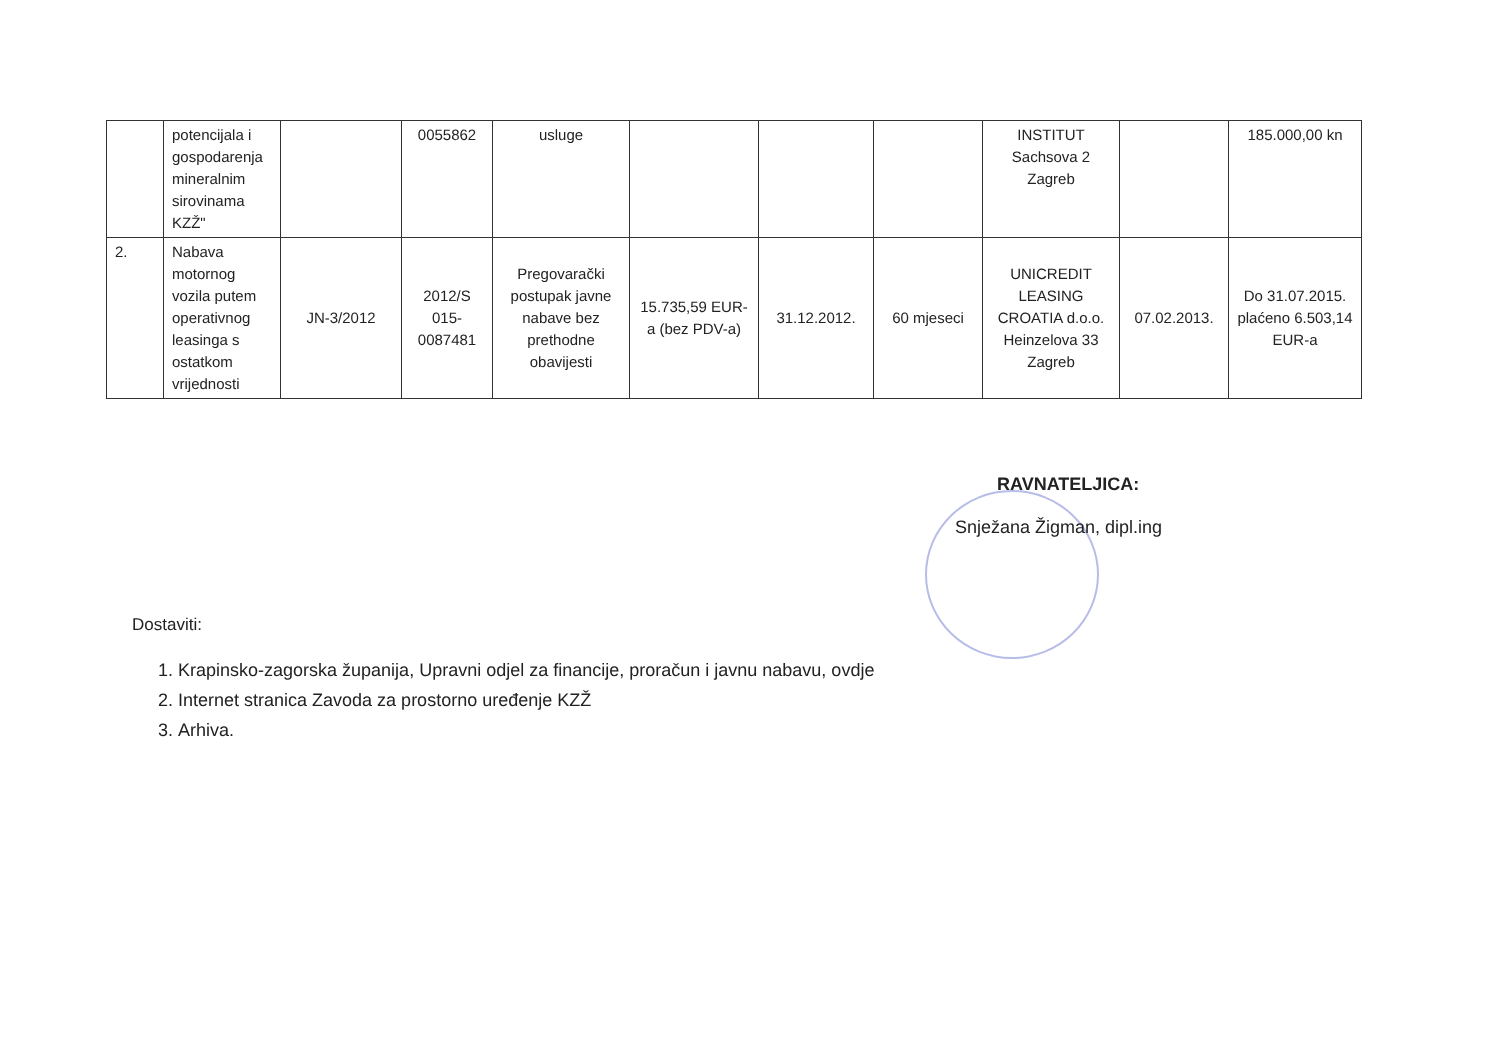| | potencijala i gospodarenja mineralnim sirovinama KZŽ" | | 0055862 | usluge | | | | INSTITUT Sachsova 2 Zagreb | | 185.000,00 kn |
| 2. | Nabava motornog vozila putem operativnog leasinga s ostatkom vrijednosti | JN-3/2012 | 2012/S 015-0087481 | Pregovarački postupak javne nabave bez prethodne obavijesti | 15.735,59 EUR-a (bez PDV-a) | 31.12.2012. | 60 mjeseci | UNICREDIT LEASING CROATIA d.o.o. Heinzelova 33 Zagreb | 07.02.2013. | Do 31.07.2015. plaćeno 6.503,14 EUR-a |
RAVNATELJICA:
Snježana Žigman, dipl.ing
Dostaviti:
1. Krapinsko-zagorska županija, Upravni odjel za financije, proračun i javnu nabavu, ovdje
2. Internet stranica Zavoda za prostorno uređenje KZŽ
3. Arhiva.